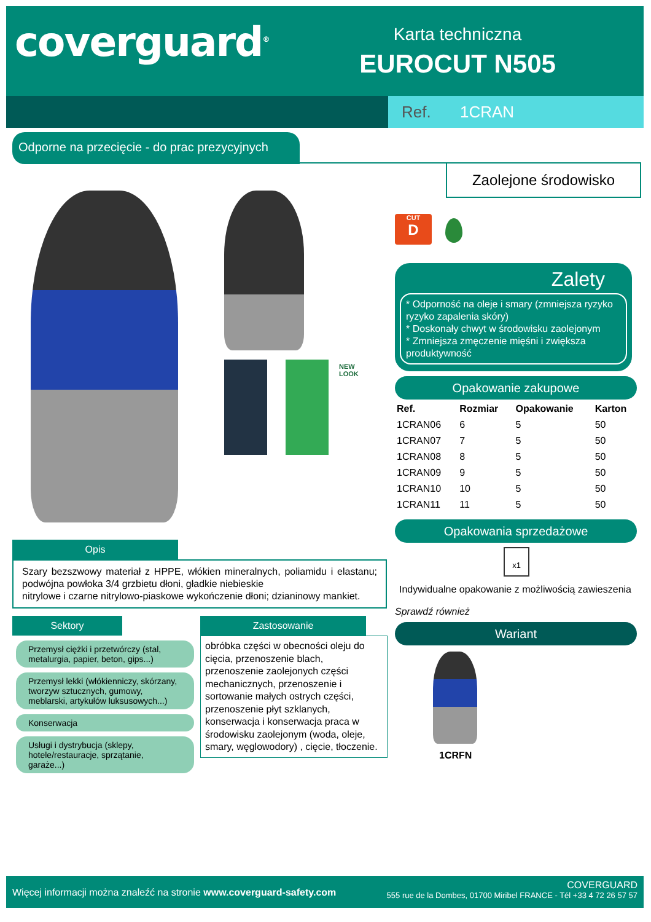coverguard<sup>®</sup>
Karta techniczna
EUROCUT N505
Ref. 1CRAN
Odporne na przecięcie - do prac prezycyjnych
Zaolejone środowisko
NEW
LOOK
CUT
D
Zalety
* Odporność na oleje i smary (zmniejsza ryzyko ryzyko zapalenia skóry)
* Doskonały chwyt w środowisku zaolejonym
* Zmniejsza zmęczenie mięśni i zwiększa produktywność
Opakowanie zakupowe
| Ref. | Rozmiar | Opakowanie | Karton |
| --- | --- | --- | --- |
| 1CRAN06 | 6 | 5 | 50 |
| 1CRAN07 | 7 | 5 | 50 |
| 1CRAN08 | 8 | 5 | 50 |
| 1CRAN09 | 9 | 5 | 50 |
| 1CRAN10 | 10 | 5 | 50 |
| 1CRAN11 | 11 | 5 | 50 |
Opakowania sprzedażowe
x1
Indywidualne opakowanie z możliwością zawieszenia
Sprawdź również
Wariant
1CRFN
Opis
Szary bezszwowy materiał z HPPE, włókien mineralnych, poliamidu i elastanu; podwójna powłoka 3/4 grzbietu dłoni, gładkie niebieskie
nitrylowe i czarne nitrylowo-piaskowe wykończenie dłoni; dzianinowy mankiet.
Sektory
Przemysł ciężki i przetwórczy (stal, metalurgia, papier, beton, gips...)
Przemysł lekki (włókienniczy, skórzany, tworzyw sztucznych, gumowy, meblarski, artykułów luksusowych...)
Konserwacja
Usługi i dystrybucja (sklepy, hotele/restauracje, sprzątanie, garaże...)
Zastosowanie
obróbka części w obecności oleju do cięcia, przenoszenie blach, przenoszenie zaolejonych części mechanicznych, przenoszenie i sortowanie małych ostrych części, przenoszenie płyt szklanych, konserwacja i konserwacja praca w środowisku zaolejonym (woda, oleje, smary, węglowodory) , cięcie, tłoczenie.
Więcej informacji można znaleźć na stronie www.coverguard-safety.com
COVERGUARD
555 rue de la Dombes, 01700 Miribel FRANCE - Tél +33 4 72 26 57 57